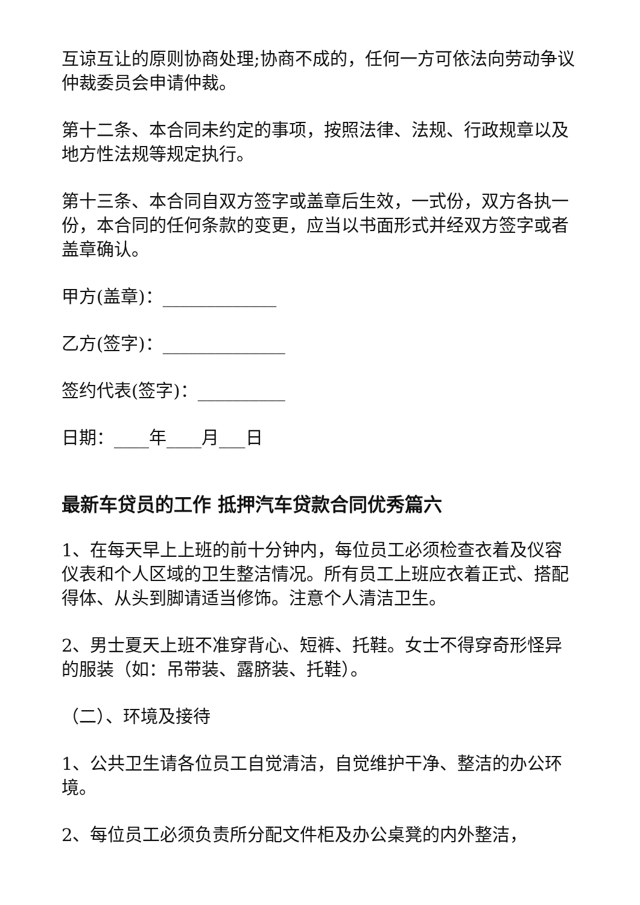互谅互让的原则协商处理;协商不成的，任何一方可依法向劳动争议仲裁委员会申请仲裁。
第十二条、本合同未约定的事项，按照法律、法规、行政规章以及地方性法规等规定执行。
第十三条、本合同自双方签字或盖章后生效，一式份，双方各执一份，本合同的任何条款的变更，应当以书面形式并经双方签字或者盖章确认。
甲方(盖章)：_____________
乙方(签字)：______________
签约代表(签字)：__________
日期：____年____月___日
最新车贷员的工作 抵押汽车贷款合同优秀篇六
1、在每天早上上班的前十分钟内，每位员工必须检查衣着及仪容仪表和个人区域的卫生整洁情况。所有员工上班应衣着正式、搭配得体、从头到脚请适当修饰。注意个人清洁卫生。
2、男士夏天上班不准穿背心、短裤、托鞋。女士不得穿奇形怪异的服装（如：吊带装、露脐装、托鞋）。
（二）、环境及接待
1、公共卫生请各位员工自觉清洁，自觉维护干净、整洁的办公环境。
2、每位员工必须负责所分配文件柜及办公桌凳的内外整洁，